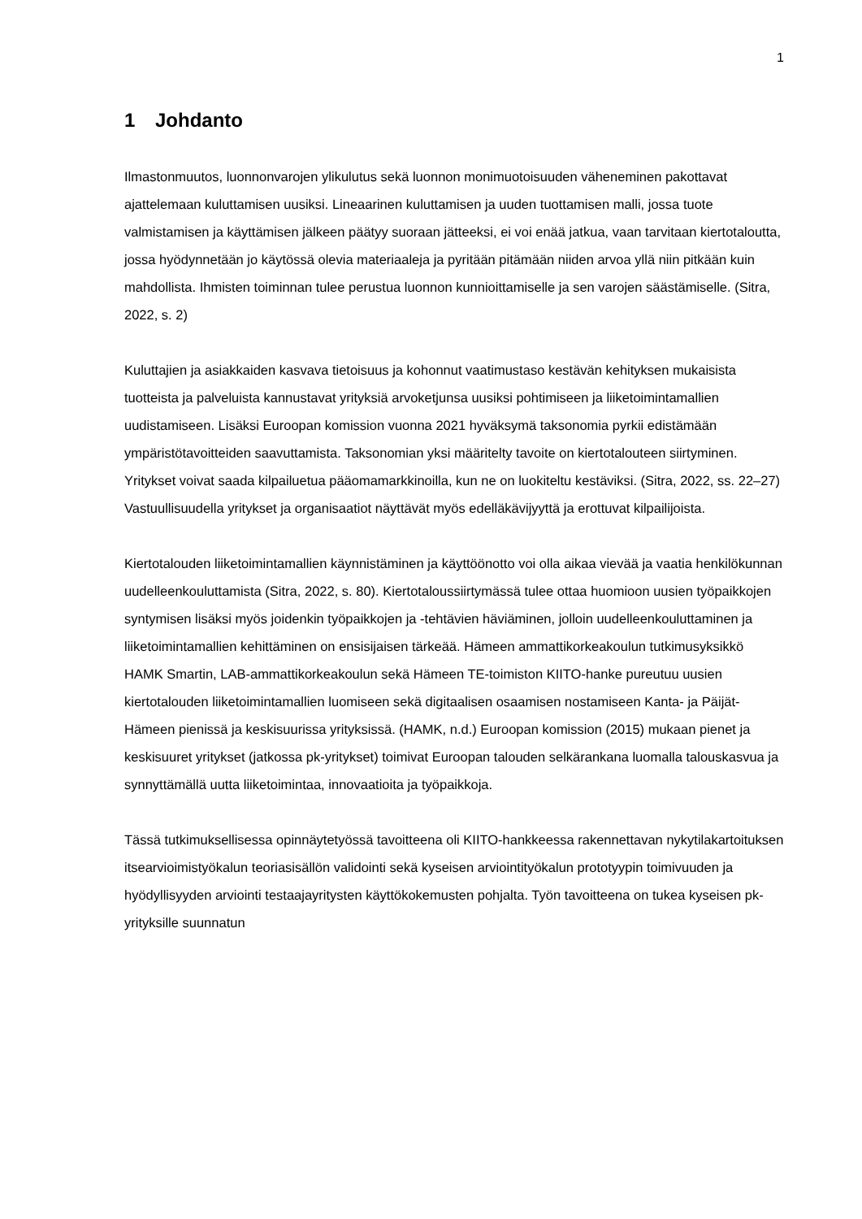1
1 Johdanto
Ilmastonmuutos, luonnonvarojen ylikulutus sekä luonnon monimuotoisuuden väheneminen pakottavat ajattelemaan kuluttamisen uusiksi. Lineaarinen kuluttamisen ja uuden tuottamisen malli, jossa tuote valmistamisen ja käyttämisen jälkeen päätyy suoraan jätteeksi, ei voi enää jatkua, vaan tarvitaan kiertotaloutta, jossa hyödynnetään jo käytössä olevia materiaaleja ja pyritään pitämään niiden arvoa yllä niin pitkään kuin mahdollista. Ihmisten toiminnan tulee perustua luonnon kunnioittamiselle ja sen varojen säästämiselle. (Sitra, 2022, s. 2)
Kuluttajien ja asiakkaiden kasvava tietoisuus ja kohonnut vaatimustaso kestävän kehityksen mukaisista tuotteista ja palveluista kannustavat yrityksiä arvoketjunsa uusiksi pohtimiseen ja liiketoimintamallien uudistamiseen. Lisäksi Euroopan komission vuonna 2021 hyväksymä taksonomia pyrkii edistämään ympäristötavoitteiden saavuttamista. Taksonomian yksi määritelty tavoite on kiertotalouteen siirtyminen. Yritykset voivat saada kilpailuetua pääomamarkkinoilla, kun ne on luokiteltu kestäviksi. (Sitra, 2022, ss. 22–27) Vastuullisuudella yritykset ja organisaatiot näyttävät myös edelläkävijyyttä ja erottuvat kilpailijoista.
Kiertotalouden liiketoimintamallien käynnistäminen ja käyttöönotto voi olla aikaa vievää ja vaatia henkilökunnan uudelleenkouluttamista (Sitra, 2022, s. 80). Kiertotaloussiirtymässä tulee ottaa huomioon uusien työpaikkojen syntymisen lisäksi myös joidenkin työpaikkojen ja -tehtävien häviäminen, jolloin uudelleenkouluttaminen ja liiketoimintamallien kehittäminen on ensisijaisen tärkeää. Hämeen ammattikorkeakoulun tutkimusyksikkö HAMK Smartin, LAB-ammattikorkeakoulun sekä Hämeen TE-toimiston KIITO-hanke pureutuu uusien kiertotalouden liiketoimintamallien luomiseen sekä digitaalisen osaamisen nostamiseen Kanta- ja Päijät-Hämeen pienissä ja keskisuurissa yrityksissä. (HAMK, n.d.) Euroopan komission (2015) mukaan pienet ja keskisuuret yritykset (jatkossa pk-yritykset) toimivat Euroopan talouden selkärankana luomalla talouskasvua ja synnyttämällä uutta liiketoimintaa, innovaatioita ja työpaikkoja.
Tässä tutkimuksellisessa opinnäytetyössä tavoitteena oli KIITO-hankkeessa rakennettavan nykytilakartoituksen itsearvioimistyökalun teoriasisällön validointi sekä kyseisen arviointityökalun prototyypin toimivuuden ja hyödyllisyyden arviointi testaajayritysten käyttökokemusten pohjalta. Työn tavoitteena on tukea kyseisen pk-yrityksille suunnatun